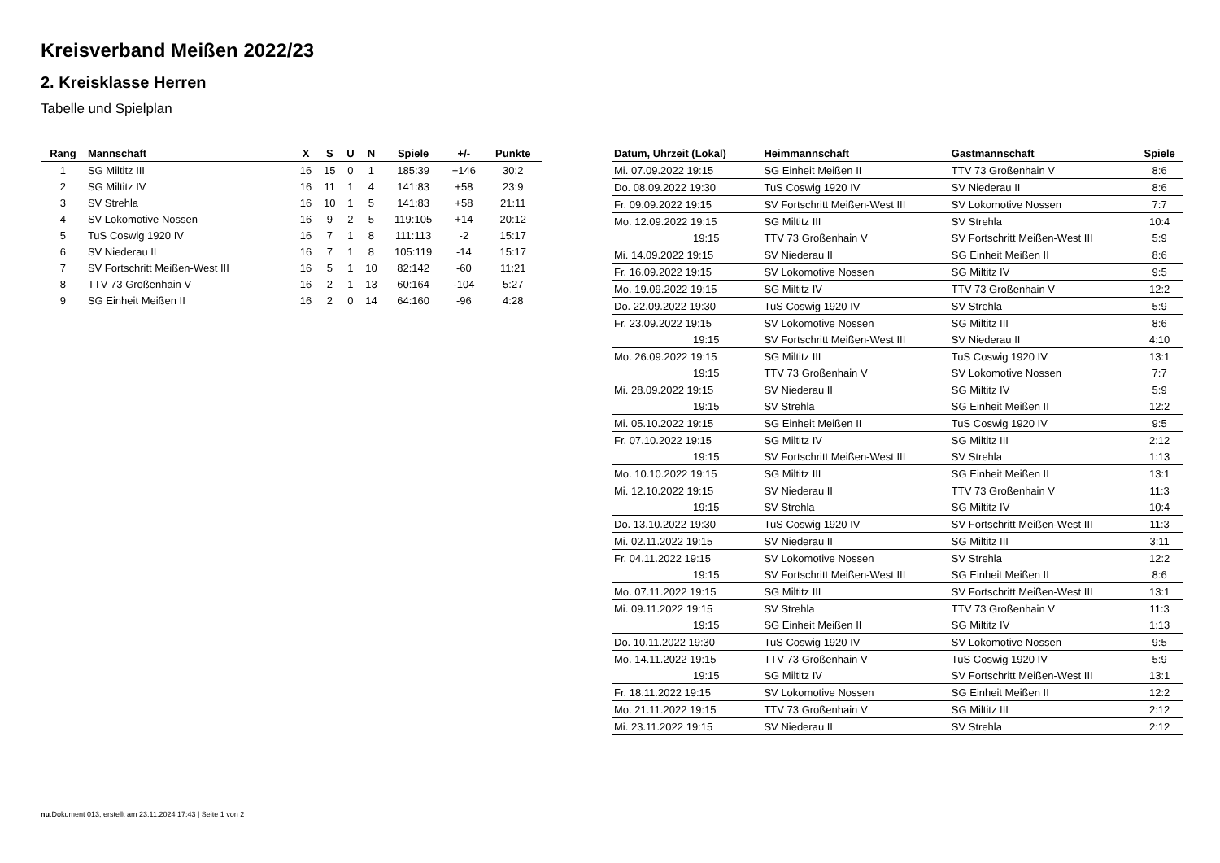Kreisverband Meißen 2022/23
2. Kreisklasse Herren
Tabelle und Spielplan
| Rang | Mannschaft | X | S | U | N | Spiele | +/- | Punkte |
| --- | --- | --- | --- | --- | --- | --- | --- | --- |
| 1 | SG Miltitz III | 16 | 15 | 0 | 1 | 185:39 | +146 | 30:2 |
| 2 | SG Miltitz IV | 16 | 11 | 1 | 4 | 141:83 | +58 | 23:9 |
| 3 | SV Strehla | 16 | 10 | 1 | 5 | 141:83 | +58 | 21:11 |
| 4 | SV Lokomotive Nossen | 16 | 9 | 2 | 5 | 119:105 | +14 | 20:12 |
| 5 | TuS Coswig 1920 IV | 16 | 7 | 1 | 8 | 111:113 | -2 | 15:17 |
| 6 | SV Niederau II | 16 | 7 | 1 | 8 | 105:119 | -14 | 15:17 |
| 7 | SV Fortschritt Meißen-West III | 16 | 5 | 1 | 10 | 82:142 | -60 | 11:21 |
| 8 | TTV 73 Großenhain V | 16 | 2 | 1 | 13 | 60:164 | -104 | 5:27 |
| 9 | SG Einheit Meißen II | 16 | 2 | 0 | 14 | 64:160 | -96 | 4:28 |
| Datum, Uhrzeit (Lokal) | Heimmannschaft | Gastmannschaft | Spiele |
| --- | --- | --- | --- |
| Mi. 07.09.2022 19:15 | SG Einheit Meißen II | TTV 73 Großenhain V | 8:6 |
| Do. 08.09.2022 19:30 | TuS Coswig 1920 IV | SV Niederau II | 8:6 |
| Fr. 09.09.2022 19:15 | SV Fortschritt Meißen-West III | SV Lokomotive Nossen | 7:7 |
| Mo. 12.09.2022 19:15 | SG Miltitz III | SV Strehla | 10:4 |
| 19:15 | TTV 73 Großenhain V | SV Fortschritt Meißen-West III | 5:9 |
| Mi. 14.09.2022 19:15 | SV Niederau II | SG Einheit Meißen II | 8:6 |
| Fr. 16.09.2022 19:15 | SV Lokomotive Nossen | SG Miltitz IV | 9:5 |
| Mo. 19.09.2022 19:15 | SG Miltitz IV | TTV 73 Großenhain V | 12:2 |
| Do. 22.09.2022 19:30 | TuS Coswig 1920 IV | SV Strehla | 5:9 |
| Fr. 23.09.2022 19:15 | SV Lokomotive Nossen | SG Miltitz III | 8:6 |
| 19:15 | SV Fortschritt Meißen-West III | SV Niederau II | 4:10 |
| Mo. 26.09.2022 19:15 | SG Miltitz III | TuS Coswig 1920 IV | 13:1 |
| 19:15 | TTV 73 Großenhain V | SV Lokomotive Nossen | 7:7 |
| Mi. 28.09.2022 19:15 | SV Niederau II | SG Miltitz IV | 5:9 |
| 19:15 | SV Strehla | SG Einheit Meißen II | 12:2 |
| Mi. 05.10.2022 19:15 | SG Einheit Meißen II | TuS Coswig 1920 IV | 9:5 |
| Fr. 07.10.2022 19:15 | SG Miltitz IV | SG Miltitz III | 2:12 |
| 19:15 | SV Fortschritt Meißen-West III | SV Strehla | 1:13 |
| Mo. 10.10.2022 19:15 | SG Miltitz III | SG Einheit Meißen II | 13:1 |
| Mi. 12.10.2022 19:15 | SV Niederau II | TTV 73 Großenhain V | 11:3 |
| 19:15 | SV Strehla | SG Miltitz IV | 10:4 |
| Do. 13.10.2022 19:30 | TuS Coswig 1920 IV | SV Fortschritt Meißen-West III | 11:3 |
| Mi. 02.11.2022 19:15 | SV Niederau II | SG Miltitz III | 3:11 |
| Fr. 04.11.2022 19:15 | SV Lokomotive Nossen | SV Strehla | 12:2 |
| 19:15 | SV Fortschritt Meißen-West III | SG Einheit Meißen II | 8:6 |
| Mo. 07.11.2022 19:15 | SG Miltitz III | SV Fortschritt Meißen-West III | 13:1 |
| Mi. 09.11.2022 19:15 | SV Strehla | TTV 73 Großenhain V | 11:3 |
| 19:15 | SG Einheit Meißen II | SG Miltitz IV | 1:13 |
| Do. 10.11.2022 19:30 | TuS Coswig 1920 IV | SV Lokomotive Nossen | 9:5 |
| Mo. 14.11.2022 19:15 | TTV 73 Großenhain V | TuS Coswig 1920 IV | 5:9 |
| 19:15 | SG Miltitz IV | SV Fortschritt Meißen-West III | 13:1 |
| Fr. 18.11.2022 19:15 | SV Lokomotive Nossen | SG Einheit Meißen II | 12:2 |
| Mo. 21.11.2022 19:15 | TTV 73 Großenhain V | SG Miltitz III | 2:12 |
| Mi. 23.11.2022 19:15 | SV Niederau II | SV Strehla | 2:12 |
nu.Dokument 013, erstellt am 23.11.2024 17:43 | Seite 1 von 2